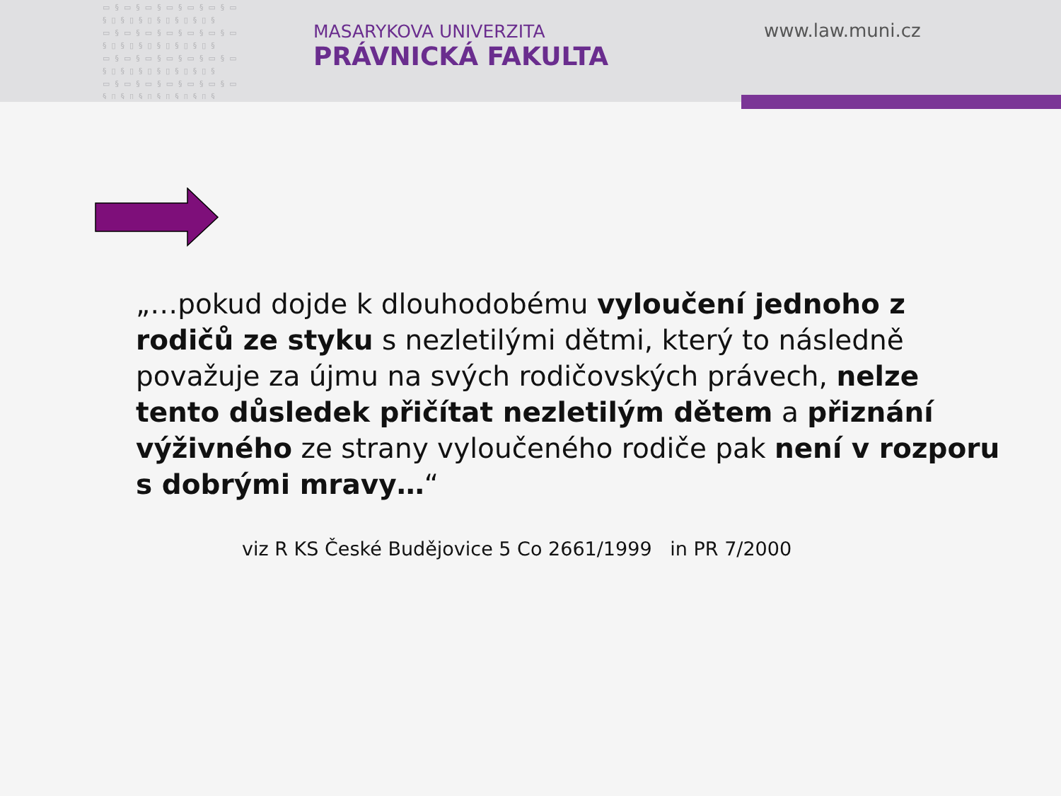▭§▭§▭§▭§▭§▭§▭ §▯§▯§▯§▯§▯§▯§ ▭§▭§▭§▭§▭§▭§▭ §▯§▯§▯§▯§▯§▯§ ▭§▭§▭§▭§▭§▭§▭ §▯§▯§▯§▯§▯§▯§ ▭§▭§▭§▭§▭§▭§▭ §▯§▯§▯§▯§▯§▯§
MASARYKOVA UNIVERZITA
PRÁVNICKÁ FAKULTA
www.law.muni.cz
„…pokud dojde k dlouhodobému vyloučení jednoho z rodičů ze styku s nezletilými dětmi, který to následně považuje za újmu na svých rodičovských právech, nelze tento důsledek přičítat nezletilým dětem a přiznání výživného ze strany vyloučeného rodiče pak není v rozporu s dobrými mravy…“
viz R KS České Budějovice 5 Co 2661/1999 in PR 7/2000